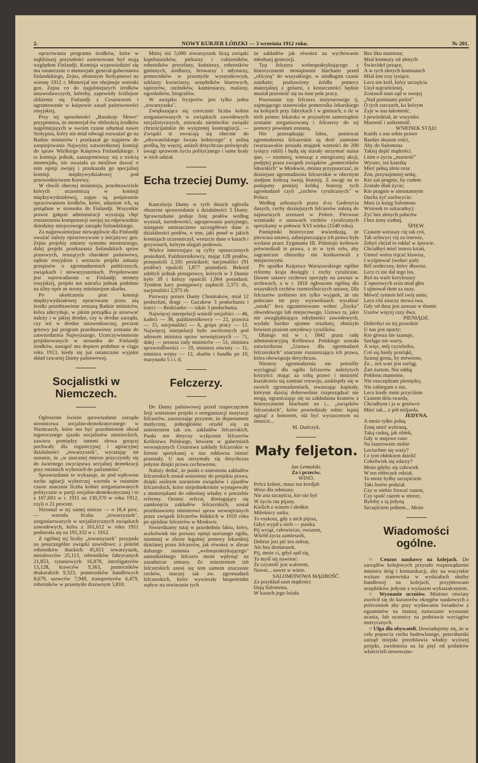2. NOWY KURJER ŁÓDZKI — 3 września 1912 roku. № 201.
opracowania programu środków, które w najbliższej przyszłości zastosowane być mają względem Finlandji. Komisja wypowiedzieć się ma ostatecznie o memorjale generał-gubernatora finlandzkiego, Zejna, złożonym Stołypinowi na wiosnę 1912 r. Memorjał ten obejmuje wnioski gen. Zejna co do najpilniejszych środków ustawodawczych, któreby, zapewniły ściślejsze zbliżenie się Finlandji z Cesarstwem i ugruntowanie w księstwie zasad państwowości rosyjskiej.
Przy tej sposobności „Russkoje Słowo" przypomina, że memorjał ów obfitością środków najpilniejszych w swoim czasie zdumiał nawet Stołypina, który nie miał odwagi rozważać go na Radzie ministrów i przekazał go najpierw do zaopinjowania Najwyżej zatwierdzonej komisji do spraw Wielkiego Księstwa Finlandzkiego. I ta komisja jednak, zaznajomiwszy się z treścią memorjału, nie uważała za możliwe dawać o nim opinji swojej i przekazała go specjalnej komisji międzywydziałowej pod przewodnictwem Korewy.
W chwili obecnej ministerja, przedstawiciele których uczestniczą w komisji międzywydziałowej, zajęte są pośpiesznie opracowaniem środków, które, zdaniem ich, są pożądane w stosunku do Finlandji. Wszystkie prawie gałęzie administracji wyrażają chęć rozszerzenia kompetencji swojej na odpowiednie dziedziny miejscowego zarządu finlandzkiego.
Za najpoważniejsze niewątpliwie dla Finlandji uważać należy opracowywane z inicjatywy gen. Zejna projekty zmiany systemu monetarnego, dalej projekt przekazania finlandzkich spraw prasowych, noszących charakter państwowy, sądom rosyjskim i wreszcie projekt zmiany przepisów o zgromadzeniach publicznych, związkach i stowarzyszeniach. Projektowane jest wprowadzenie w Finlandji monety rosyjskiej, projekt ten natrafia jednak podobno na silny opór ze strony ministerjum skarbu.
Po ukończeniu prac komisji międzywydziałowej opracowane przez nią środki przedstawione zostaną Radzie ministrów, która zdecyduje, w jakim porządku je stosować należy i w jakiej drodze, czy w drodze zarządu, czy też w drodze ustawodawczej, poczem gotowy już program przedstawiony zostanie do zatwierdzenia Najwyższego. Urzeczywistnienie projektowanych w stosunku do Finlandji środków, nastąpić ma dopiero podobno w ciągu roku 1913, kiedy się już ostatecznie wyjaśni skład czwartej Dumy państwowej.
Socjalistki w Niemczech.
Ogłoszone świeżo sprawozdanie zarządu stronnictwa socjalno-demokratycznego w Niemczech, które ma być przedmiotem obrad tegorocznego zjazdu socjalistów niemieckich, zawiera pomiędzy innemi słowa gorącej pochwały dla organicyjnej i agitacyjnej działalności „towarzyszek", wyrażając im uznanie, że „w znacznej mierze przyczyniły się do świetnego zwycięstwa socjalnej demokracji przy ostatnich wyborach do parlamentu".
Sprawozdanie to wykazuje, że pod wpływem ruchu agitacji wyborczej wzrosła w ostatnim czasie znacznie liczba kobiet zorganizowanych politycznie w partji socjalno-demokratycznej i to z 107,693 w r. 1911 na 130,370 w roku 1912, czyli o 21 procent.
Nieomal w tej samej mierze — o 18,4 proc. — wzrosła liczba „towarzyszek", zorganizowanych w socjalistycznych związkach zawodowych, która z 161,612 w roku 1911 podniosła się na 191,332 w r. 1912.
Z ogólnej tej liczby „towarzyszek" przypada na poszczególne związki zawodowe: z pośród robotników tkackich 45,651 towarzyszek, metalowców 25,113, robotników fabrycznych 21,853, tytuniowych 16,870, introligatorów 13,128, krawców 9,363, pomocników drukarskich 9,323, pomocników handlowych 8,679, szewców 7,949, transporterów 6,479, robotników w przemyśle drzewnym 5,810.
Mniej niż 5,000 towarzyszek liczą związki kapeluszników, piekarzy i cukierników, robotników porcelany, kuśnierzy, robotników gminnych, siodlarzy, browarzy i młynarzy, pomocników w przemyśle wyszynkowym, szklarzy kwiaciarzy, urzędników biurowych, tapicerów, rzeźników, kamieniarzy, malarzy, ogrodników, litografów.
W związku fryzjerów jest tylko jedna „towarzyszka".
Zwiększająca się corocznie liczba kobiet zorganizowanych w związkach zawodowych socjalistycznych, zniewala niemieckie związki chrześcijańskie do wytężonej kontragitacji. — Związki te zwracają się obecnie do „obywatelskiego świata kobiecego" z usilną prośbą, by więcej, aniżeli dotychczas poświęcały uwagi sprawom życia politycznego i same brały w nich udział.
Echa trzeciej Dumy.
Kancelarja Dumy w tych dniach ogłosiła obszerne sprawozdanie z działalności 3 Dumy. Sprawozdanie podaje listę posłów według wyznań, narodowości, ugrupowania partyjnego, następnie umieszczono szczegółowe dane o działalności posłów, o tem, jaki poseł w jakich komisjach uczestniczył, wreszcie dane o karach i grzywnach, którym ulegali posłowie.
Wielce interesujące są cyfry opuszczonych posiedzeń. Październikowcy, mając 128 posłów, przepuścili 2,105 posiedzeń; nacjonaliści (91 posłów) opuścili 1,877 posiedzeń. Rekord zdobyli jednak postępowcy, których w 3 Dumie było 39 i którzy opuścili 1,064 posiedzeń. Tytułem kary postępowcy zapłacili 2,375 rb., nacjonaliści 2,975 rb.
Pierwszy prezes Dumy Chomiakow, miał 12 posłuchań, drugi — Guczkow 3 posłuchania i trzeci — Rodzianko — także 3 posłuchania.
Najwięcej interpelacji wnieśli socjaliści — 46, kadeci — 38, październikowcy — 22, prawica — 15, nacjonaliści — 6, grupa pracy — 12. Najwięcej interpelacji było zwróconych pod adresem ministra spraw wewnętrznych — 71, dalej — prezesa rady ministrów — 51, ministra sprawiedliwości — 19, ministra oświaty — 11, ministra wojny — 12, skarbu i handlu po 10, marynarki 5 i t. d.
Felczerzy.
Do Dumy państwowej przed rozpoczęciem ferji wniesiono projekt o reorganizacji instytucji felczerów, zaznaczając przytem, że departament medyczny, jednogłośnie orzekł się za zniesieniem tak zw. zakładów felczerskich. Punkt ten dotyczy wyłącznie felczerów Królestwa Polskiego, bowiem w guberniach wewnętrznych Cesarstwa zakłady felczerskie w formie spotykanej u nas oddawna istnieć przestały. U nas utrzymały się dotychczas jedynie dzięki prawu cechowemu.
Należy dodać, że punkt o zniesieniu zakładów felczerskich został wniesiony do projektu prawa, dzięki usilnym staraniom związków i zjazdów felczerskich, które niejednokrotnie występowały z memorjałami do odnośnej władzy o potrzebie reformy. Ostatni referat, domagający się zamknięcia zakładów felczerskich, został przedstawiony ministrowi spraw wewnętrznych przez związek felczerów łódzkich w 1910 roku po zjeździe felczerów w Moskwie.
Stwierdzamy tutaj w przededniu faktu, który, aczkolwiek nie poruszy opinji szerszego ogółu, niemniej w sferze legalnej pomocy lekarskiej dzielanej przez felczerów, jak również w sferze dalszego istnienia „wolnopraktykującego" samodzielnego felczera może wpłynąć na zasadnicze zmiany. Ze zniesieniem izb felczerskich znosi się tem samem znaczenie cechów, inaczej tak zw. zgromadzeń felczerskich, które wywierały bezpośredni wpływ na otwieranie tych
że zakładów jak również na wychowanie młodszej generacji.
Typ felczera wolnopraktykującego z historycznemi mosiężnemi blachami przed „oficyną" do wszystkiego, w niedługim czasie zaniknie; pozbawiony źródła pomocy materjalnej z golarni, z konieczności będzie musiał przenieść się na inne pole pracy.
Pozostanie typ felczera instytutowego tj. zajmującego stanowisko pomocnika lekarskiego na kolejach przy fabrykach i w gminach, o ile w nich pomoc lekarska w przyszłym samorządzie zostanie zorganizowaną i felczerzy do tej pomocy powołani zostaną.
Nie przesądzając faktu, ponieważ zgromadzenia felczerskie są dość zamożne (warszawskie posiada majątek wartości do 200 tysięcy rubli) i będą się starały utrzymać status quo, — niemniej, wnosząc z energicznej akcji, podjętej przez związek związków „pomocników lekarskich" w Moskwie, można przypuszczać, że dzisiejsze zgromadzenia felczerskie w obecnym stadjum kończą swoją historję. Z uwagi na to podajemy poniżej krótką historję tych zgromadzeń czyli „cechów cyrulicznych" w Polsce.
Według zebranych przez d-ra Gedroycia danych, cechy dzisiejszych felczerów należą do najstarszych zrzeszeń w Polsce. Pierwsze wzmianki o ustawach cechów cyrulicznych spotykamy w połowie XVI wieku (1540 roku).
Pamiętniki historyczne stwierdzają, że pierwsza ustawa, zabezpieczająca ich prawa była wydana przez Zygmunta III. Późniejsi królowie potwierdzali te prawa, a to w tym celu, aby zagraniczni chirurdzy nie konkurowali z miejscowymi.
Po upadku Księstwa Warszawskiego ogólne reformy kraju dosięgły i cechy cyruliczne. Dawne ustawy cechowe spoczęły na zawsze w archiwach, a w r. 1816 ogłoszono ogólną dla wszystkich cechów rzemieślniczych ustawę. Dla felczerów zrobiono ten tylko wyjątek, że nie polecano im przy wyzwolinach wyrabiać „sztuki" lecz egzaminowano wobec „fizyka" obwodowego lub miejscowego. Ustawa ta, jako nie uwzględniająca odrębności zawodowych, wydała bardzo ujemne rezultaty, obniżyła bowiem poziom umysłowy cyrulików.
Dlatego też w r. 1842 przez radę administracyjną Królestwa Polskiego została zatwierdzona „Ustawa dla zgromadzeń felczerskich" znacznie rozszerzająca ich prawa, która obowiązuje dotychczas.
Niestety zgromadzenia nie potrafiły wyciągnąć dla ogółu felczerów należytych korzyści: mając za sobą prawo i możność kształcenia się zamiast rozwoju, zasklepiły się w swoich zgromadzeniach, stwarzając kapitały, którymi dzisiaj dobrowolnie rozporządzać nie mogą, ograniczając się na zakładaniu kramów z historycznemi blachami no i... „związków felczerskich", które powiedziały sobie: lepiej zginąć z honorem, niż być wyrzuconym na śmiecie...
M. Duńczyk.
Mały feljeton.
Jan Lemański.
Za i przeciw.
WINO.
Prócz kobiet, masz ten kordjał:
Wino dla odmiany.
Nie zna szczęścia, kto nie był
W życiu raz pijany.
Kielich z winem i słodkie
Miłośnicy ustka.
To rozkosz, gdy z nich pijesz,
Gdyś wypił z nich — pustka.
Pij wciąż, człowiecze, owszem,
Wśród życia zamieszek,
Dobrze jest pić ten nektar,
Ale bez domieszek.
Pij, może ci, gdyś spił się,
Ta myśl się nawinie:
Że czystość jest walorem,
Nawet... nawet w winie.
SALOMONOWA MĄDROŚĆ.
Za przykład nam mądrości
Dają Salomona.
W kasach jego leżała
Bez liku mamona;
Miał komnaty od złotych
Świecideł jarzące,
A w tych złotych komnatach
Miał żon trzy tysiące.
Lecz ten król, który szczęścia
Użył najcieleśniej,
Zostawił nam sąd w swojej
„Nad pieśniami pieśni"
O tych rzeczach, ku którym
Żyje w nas łakomość,
I powiedział, że wszystko
Marność i znikomość.
WNIOSEK STĄD:
Każdy z nas sobie prawo
Bardzo słuszne rości,
Aby do Salomona
Takiej dojść mądrości.
I nim o życiu „marność"
Wyrzec, też kasetkę
Mieć pełną złota oraz
Żon, przynajmniej setkę.
Kto zaś pragnie, by cudem
Zostało dlań życie;
Kto pragnie w nieustannym
Ducha żyć zachwycie:
Musi (z księg Salomona
Wniosek to szkaradny):
Żyć bez złotych pałaców
I bez żony żadnej.
ŚPIEW.
Czasem wzruszy cię tak coś,
Tak uchwyci cię za trzewie,
Żebyś chciał to oddać w śpiewie.
Chciałbyś mieć tenora krtań,
Umieć wtóru trącać klawisz,
I wyśpiewać (wobec pań)
Ból serdeczny, który dławisz.
Lecz ci nie dał tego los,
Byś na wzór koryfeuszy
Z operowych scen miał głos
I ujmował tłum za uszy.
Mówić rymem ból twój umie,
Lecz cóż znaczy mowa twa.
Gdy od dusz jest zawsze w tłumie
Uszów więcej razy dwa.
PIENIĄDZ.
Dobrobyt na tej prawdzie
U nas jest oparty:
Kto grosza nie szanuje,
Szeląga nie warty.
A więc, mój czytelniku,
Coś się biedy przeląkł,
Szanuj grosz, by mówiono,
Że... żeś wart jest szeląg.
Żart żartem. Nie oddaj
Pokłonu mamonie,
Nie oszczędzam pieniędzy,
Nie zabiegam o nie,
Lecz kiedy mnie przyciśnie
Czasem dola twarda,
Chciałbym i ja w gotówce
Mieć tak... z pół miljarda.
JEDYNA.
A może tylko jedną
Żonę mieć wybraną,
Taką cudną, jak obłok,
Gdy w majowe rano
Na lazurowem niebie
Leciuchno się waży?
I z tym obłokiem dzielić
Cokolwiek się zdarzy?
Może gdyby się człowiek
W ten obłoczek odział,
To może byłby szczęściem
Taki losów podział.
Czy w niebie fruwać razem,
Czy spaść razem w morze,
Byłoby z tą jedyną
Szczęściem jednem... Może.
Wiadomości ogólne.
○ Cenzus naukowy na kolejach. Do zarządów kolejowych przyszło rozporządzenie ministra dróg i komunikacji, aby na wszystkie wyższe stanowiska w wydziałach służby handlowej na kolejach, przyjmowano urzędników jedynie z wyższem wykształceniem.
○ Wyznanie uczniów. Minister oświaty zwrócił się do kuratorów okręgów naukowych z poleceniem aby przy wydawaniu świadectw z egzaminów na maturę oznaczano wyznanie ucznia, lub uczenicy na podstawie wyciągów metrycznych.
○ Ulga dla obywateli. Dowiadujemy się, że w celu poparcia ruchu budowlanego, petersburski zarząd miejski przedstawia władzy wyższej projekt, zwolnienia na lat pięć od podatków właścicieli nowowzno-